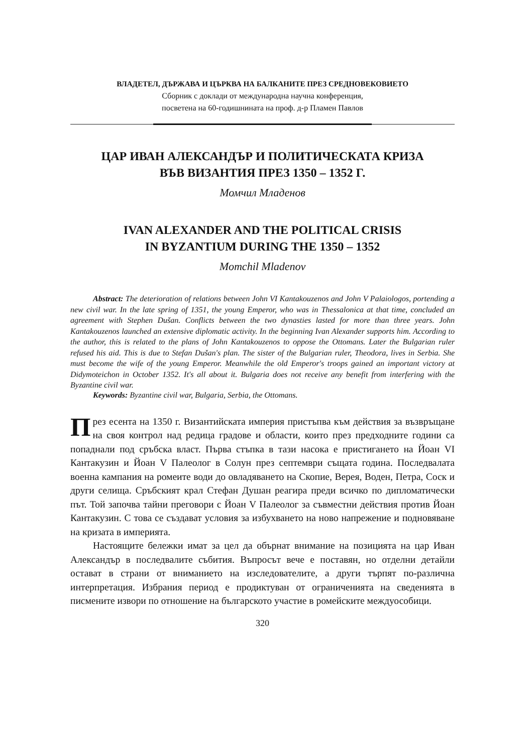ВЛАДЕТЕЛ, ДЪРЖАВА И ЦЪРКВА НА БАЛКАНИТЕ ПРЕЗ СРЕДНОВЕКОВИЕТО
Сборник с доклади от международна научна конференция,
посветена на 60-годишнината на проф. д-р Пламен Павлов
ЦАР ИВАН АЛЕКСАНДЪР И ПОЛИТИЧЕСКАТА КРИЗА
ВЪВ ВИЗАНТИЯ ПРЕЗ 1350 – 1352 Г.
Момчил Младенов
IVAN ALEXANDER AND THE POLITICAL CRISIS
IN BYZANTIUM DURING THE 1350 – 1352
Momchil Mladenov
Abstract: The deterioration of relations between John VI Kantakouzenos and John V Palaiologos, portending a new civil war. In the late spring of 1351, the young Emperor, who was in Thessalonica at that time, concluded an agreement with Stephen Dušan. Conflicts between the two dynasties lasted for more than three years. John Kantakouzenos launched an extensive diplomatic activity. In the beginning Ivan Alexander supports him. According to the author, this is related to the plans of John Kantakouzenos to oppose the Ottomans. Later the Bulgarian ruler refused his aid. This is due to Stefan Dušan's plan. The sister of the Bulgarian ruler, Theodora, lives in Serbia. She must become the wife of the young Emperor. Meanwhile the old Emperor's troops gained an important victory at Didymoteichon in October 1352. It's all about it. Bulgaria does not receive any benefit from interfering with the Byzantine civil war.
Keywords: Byzantine civil war, Bulgaria, Serbia, the Ottomans.
През есента на 1350 г. Византийската империя пристъпва към действия за възвръщане на своя контрол над редица градове и области, които през предходните години са попаднали под сръбска власт. Първа стъпка в тази насока е пристигането на Йоан VI Кантакузин и Йоан V Палеолог в Солун през септември същата година. Последвалата военна кампания на ромеите води до овладяването на Скопие, Верея, Воден, Петра, Соск и други селища. Сръбският крал Стефан Душан реагира преди всичко по дипломатически път. Той започва тайни преговори с Йоан V Палеолог за съвместни действия против Йоан Кантакузин. С това се създават условия за избухването на ново напрежение и подновяване на кризата в империята.
Настоящите бележки имат за цел да обърнат внимание на позицията на цар Иван Александър в последвалите събития. Въпросът вече е поставян, но отделни детайли остават в страни от вниманието на изследователите, а други търпят по-различна интерпретация. Избрания период е продиктуван от ограниченията на сведенията в писмените извори по отношение на българското участие в ромейските междуособици.
320